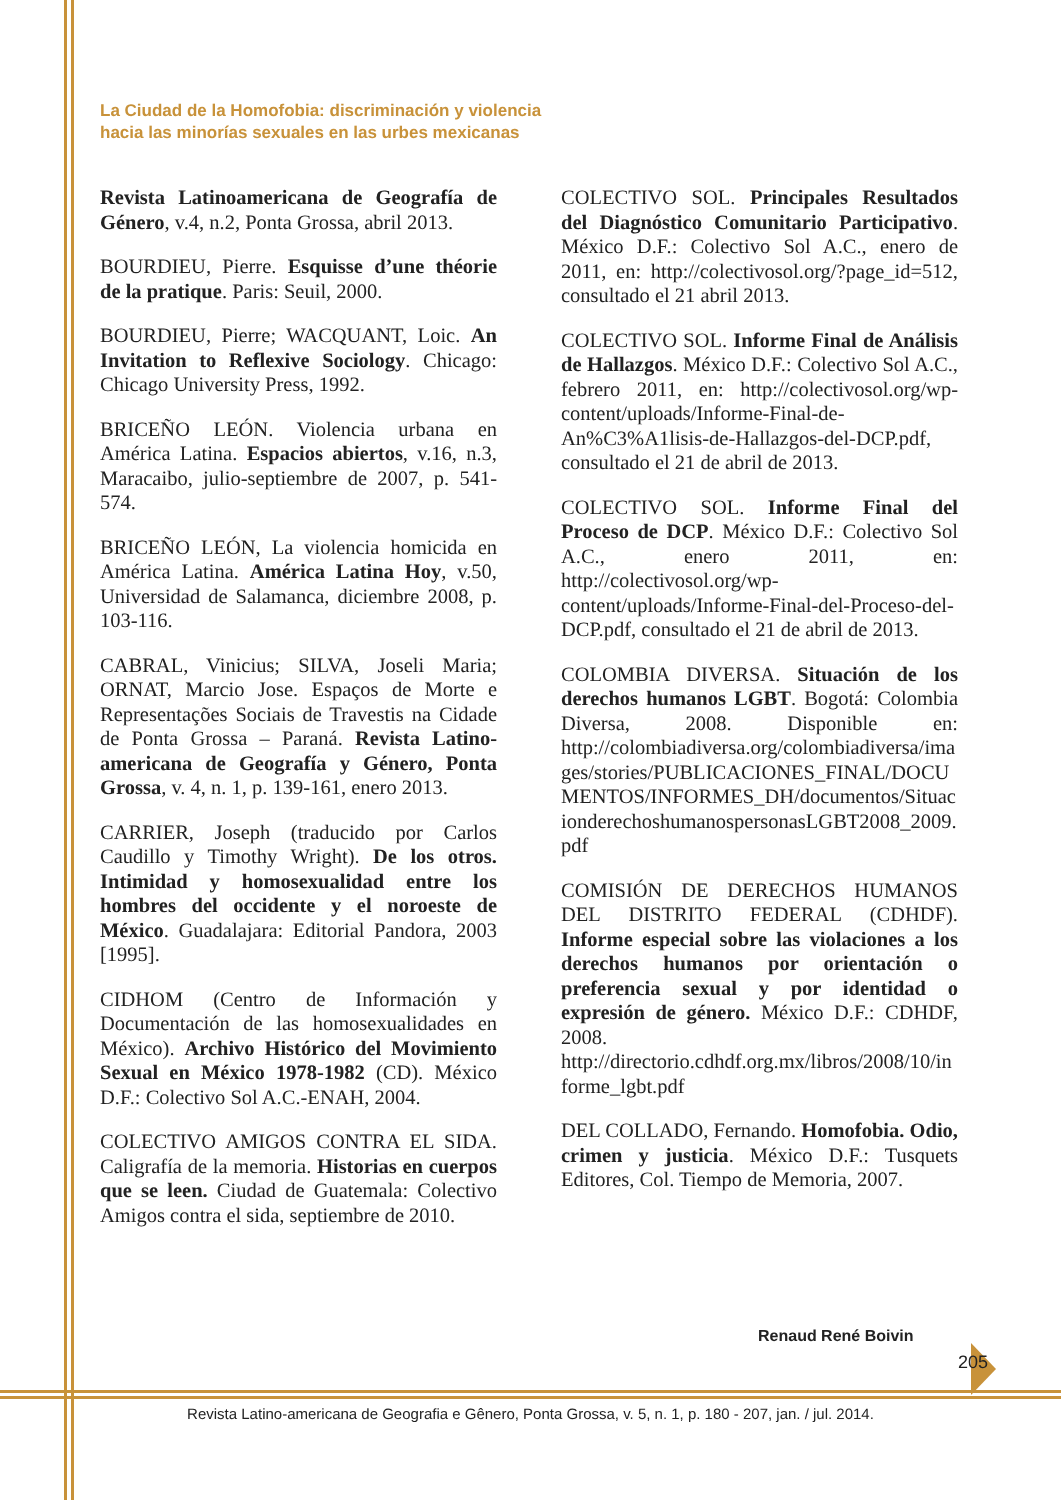La Ciudad de la Homofobia: discriminación y violencia
hacia las minorías sexuales en las urbes mexicanas
Revista Latinoamericana de Geografía de Género, v.4, n.2, Ponta Grossa, abril 2013.
BOURDIEU, Pierre. Esquisse d’une théorie de la pratique. Paris: Seuil, 2000.
BOURDIEU, Pierre; WACQUANT, Loic. An Invitation to Reflexive Sociology. Chicago: Chicago University Press, 1992.
BRICEÑO LEÓN. Violencia urbana en América Latina. Espacios abiertos, v.16, n.3, Maracaibo, julio-septiembre de 2007, p. 541-574.
BRICEÑO LEÓN, La violencia homicida en América Latina. América Latina Hoy, v.50, Universidad de Salamanca, diciembre 2008, p. 103-116.
CABRAL, Vinicius; SILVA, Joseli Maria; ORNAT, Marcio Jose. Espaços de Morte e Representações Sociais de Travestis na Cidade de Ponta Grossa – Paraná. Revista Latino-americana de Geografía y Género, Ponta Grossa, v. 4, n. 1, p. 139-161, enero 2013.
CARRIER, Joseph (traducido por Carlos Caudillo y Timothy Wright). De los otros. Intimidad y homosexualidad entre los hombres del occidente y el noroeste de México. Guadalajara: Editorial Pandora, 2003 [1995].
CIDHOM (Centro de Información y Documentación de las homosexualidades en México). Archivo Histórico del Movimiento Sexual en México 1978-1982 (CD). México D.F.: Colectivo Sol A.C.-ENAH, 2004.
COLECTIVO AMIGOS CONTRA EL SIDA. Caligrafía de la memoria. Historias en cuerpos que se leen. Ciudad de Guatemala: Colectivo Amigos contra el sida, septiembre de 2010.
COLECTIVO SOL. Principales Resultados del Diagnóstico Comunitario Participativo. México D.F.: Colectivo Sol A.C., enero de 2011, en: http://colectivosol.org/?page_id=512, consultado el 21 abril 2013.
COLECTIVO SOL. Informe Final de Análisis de Hallazgos. México D.F.: Colectivo Sol A.C., febrero 2011, en: http://colectivosol.org/wp-content/uploads/Informe-Final-de-An%C3%A1lisis-de-Hallazgos-del-DCP.pdf, consultado el 21 de abril de 2013.
COLECTIVO SOL. Informe Final del Proceso de DCP. México D.F.: Colectivo Sol A.C., enero 2011, en: http://colectivosol.org/wp-content/uploads/Informe-Final-del-Proceso-del-DCP.pdf, consultado el 21 de abril de 2013.
COLOMBIA DIVERSA. Situación de los derechos humanos LGBT. Bogotá: Colombia Diversa, 2008. Disponible en: http://colombiadiversa.org/colombiadiversa/images/stories/PUBLICACIONES_FINAL/DOCUMENTOS/INFORMES_DH/documentos/SituacionderechoshumanospersonasLGBT2008_2009.pdf
COMISIÓN DE DERECHOS HUMANOS DEL DISTRITO FEDERAL (CDHDF). Informe especial sobre las violaciones a los derechos humanos por orientación o preferencia sexual y por identidad o expresión de género. México D.F.: CDHDF, 2008. http://directorio.cdhdf.org.mx/libros/2008/10/informe_lgbt.pdf
DEL COLLADO, Fernando. Homofobia. Odio, crimen y justicia. México D.F.: Tusquets Editores, Col. Tiempo de Memoria, 2007.
Renaud René Boivin
205
Revista Latino-americana de Geografia e Gênero, Ponta Grossa, v. 5, n. 1, p. 180 - 207, jan. / jul. 2014.